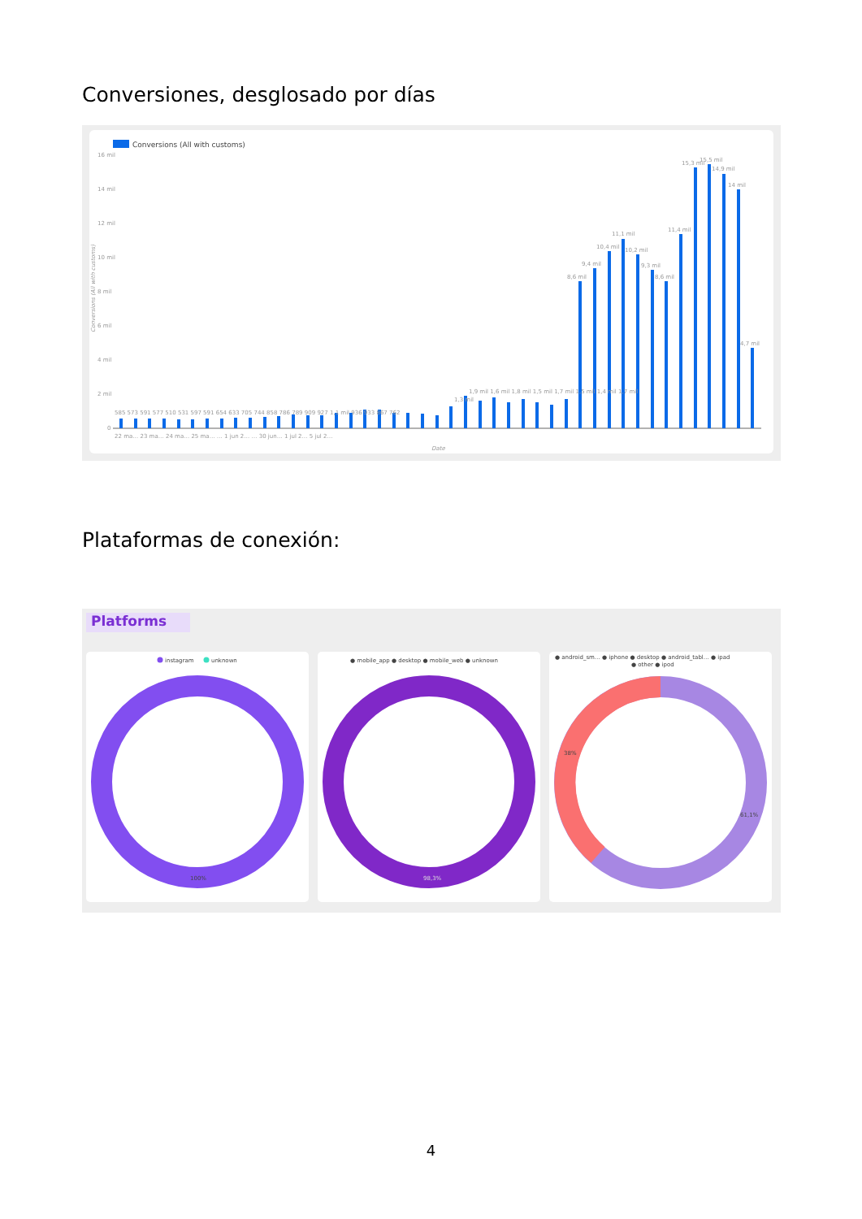Conversiones, desglosado por días
Conversions (All with customs)
16 mil
14 mil
12 mil
10 mil
8 mil
6 mil
4 mil
2 mil
0
585 573 591 577 510 531 597 591 654 633 705 744 858 786 789 909 927 1,1 mil 936 933 867 762
1,3 mil
1,9 mil 1,6 mil 1,8 mil 1,5 mil 1,7 mil 1,5 mil 1,4 mil 1,7 mil
8,6 mil
9,4 mil
10,4 mil
11,1 mil
10,2 mil
9,3 mil
8,6 mil
11,4 mil
15,3 mil
15,5 mil
14,9 mil
14 mil
4,7 mil
Date
22 ma… 23 ma… 24 ma… 25 ma… … 1 jun 2… … 30 jun… 1 jul 2… 5 jul 2…
Conversions (All with customs)
Plataformas de conexión:
Platforms
instagram
unknown
100%
● mobile_app ● desktop ● mobile_web ● unknown
98,3%
● android_sm… ● iphone ● desktop ● android_tabl… ● ipad
● other ● ipod
38%
61,1%
4